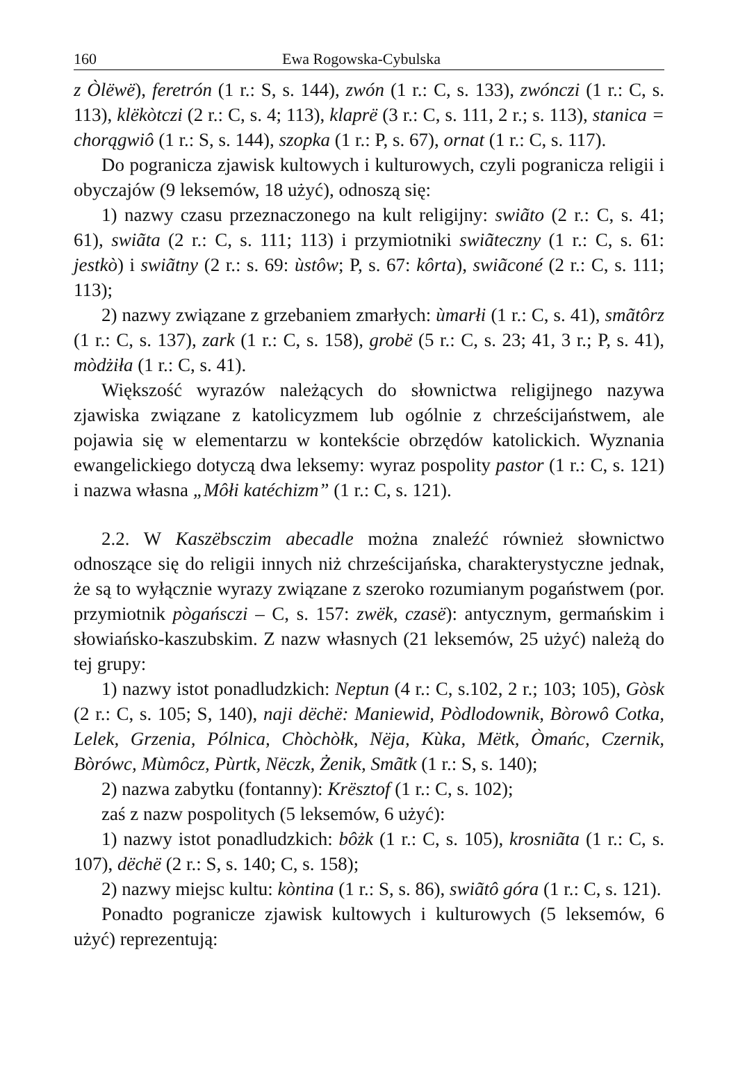160 Ewa Rogowska-Cybulska
z Òlëwë), feretrón (1 r.: S, s. 144), zwón (1 r.: C, s. 133), zwónczi (1 r.: C, s. 113), klëkòtczi (2 r.: C, s. 4; 113), klaprë (3 r.: C, s. 111, 2 r.; s. 113), stanica = chorągwiô (1 r.: S, s. 144), szopka (1 r.: P, s. 67), ornat (1 r.: C, s. 117).
Do pogranicza zjawisk kultowych i kulturowych, czyli pogranicza religii i obyczajów (9 leksemów, 18 użyć), odnoszą się:
1) nazwy czasu przeznaczonego na kult religijny: swiãto (2 r.: C, s. 41; 61), swiãta (2 r.: C, s. 111; 113) i przymiotniki swiãteczny (1 r.: C, s. 61: jestkò) i swiãtny (2 r.: s. 69: ùstôw; P, s. 67: kôrta), swiãconé (2 r.: C, s. 111; 113);
2) nazwy związane z grzebaniem zmarłych: ùmarłi (1 r.: C, s. 41), smãtôrz (1 r.: C, s. 137), zark (1 r.: C, s. 158), grobë (5 r.: C, s. 23; 41, 3 r.; P, s. 41), mòdżiła (1 r.: C, s. 41).
Większość wyrazów należących do słownictwa religijnego nazywa zjawiska związane z katolicyzmem lub ogólnie z chrześcijaństwem, ale pojawia się w elementarzu w kontekście obrzędów katolickich. Wyznania ewangelickiego dotyczą dwa leksemy: wyraz pospolity pastor (1 r.: C, s. 121) i nazwa własna „Môłi katéchizm” (1 r.: C, s. 121).
2.2. W Kaszëbsczim abecadle można znaleźć również słownictwo odnoszące się do religii innych niż chrześcijańska, charakterystyczne jednak, że są to wyłącznie wyrazy związane z szeroko rozumianym pogaństwem (por. przymiotnik pògańsczi – C, s. 157: zwëk, czasë): antycznym, germańskim i słowiańsko-kaszubskim. Z nazw własnych (21 leksemów, 25 użyć) należą do tej grupy:
1) nazwy istot ponadludzkich: Neptun (4 r.: C, s.102, 2 r.; 103; 105), Gòsk (2 r.: C, s. 105; S, 140), naji dëchë: Maniewid, Pòdlodownik, Bòrowô Cotka, Lelek, Grzenia, Pólnica, Chòchòłk, Nëja, Kùka, Mëtk, Òmańc, Czernik, Bòrówc, Mùmôcz, Pùrtk, Nëczk, Żenik, Smãtk (1 r.: S, s. 140);
2) nazwa zabytku (fontanny): Krësztof (1 r.: C, s. 102);
zaś z nazw pospolitych (5 leksemów, 6 użyć):
1) nazwy istot ponadludzkich: bôżk (1 r.: C, s. 105), krosniãta (1 r.: C, s. 107), dëchë (2 r.: S, s. 140; C, s. 158);
2) nazwy miejsc kultu: kòntina (1 r.: S, s. 86), swiãtô góra (1 r.: C, s. 121).
Ponadto pogranicze zjawisk kultowych i kulturowych (5 leksemów, 6 użyć) reprezentują: